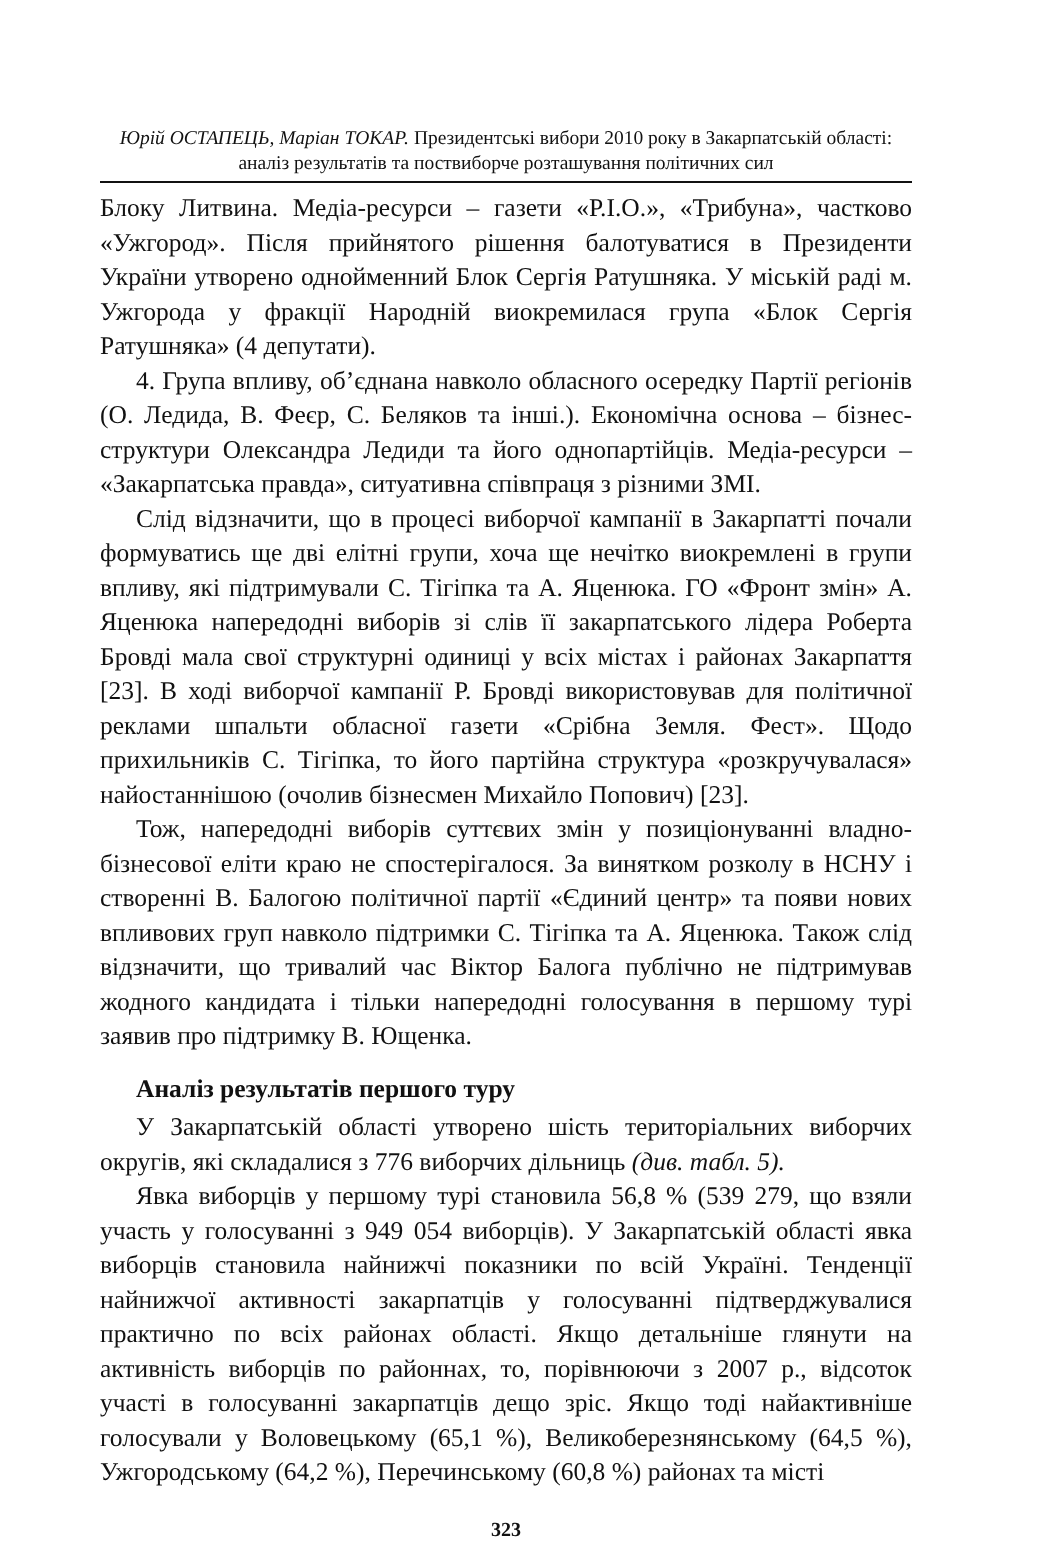Юрій ОСТАПЕЦЬ, Маріан ТОКАР. Президентські вибори 2010 року в Закарпатській області: аналіз результатів та поствиборче розташування політичних сил
Блоку Литвина. Медіа-ресурси – газети «Р.І.О.», «Трибуна», частково «Ужгород». Після прийнятого рішення балотуватися в Президенти України утворено однойменний Блок Сергія Ратушняка. У міській раді м. Ужгорода у фракції Народній виокремилася група «Блок Сергія Ратушняка» (4 депутати).
4. Група впливу, об’єднана навколо обласного осередку Партії регіонів (О. Ледида, В. Феєр, С. Беляков та інші.). Економічна основа – бізнес-структури Олександра Ледиди та його однопартійців. Медіа-ресурси – «Закарпатська правда», ситуативна співпраця з різними ЗМІ.
Слід відзначити, що в процесі виборчої кампанії в Закарпатті почали формуватись ще дві елітні групи, хоча ще нечітко виокремлені в групи впливу, які підтримували С. Тігіпка та А. Яценюка. ГО «Фронт змін» А. Яценюка напередодні виборів зі слів її закарпатського лідера Роберта Бровді мала свої структурні одиниці у всіх містах і районах Закарпаття [23]. В ході виборчої кампанії Р. Бровді використовував для політичної реклами шпальти обласної газети «Срібна Земля. Фест». Щодо прихильників С. Тігіпка, то його партійна структура «розкручувалася» найостаннішою (очолив бізнесмен Михайло Попович) [23].
Тож, напередодні виборів суттєвих змін у позиціонуванні владно-бізнесової еліти краю не спостерігалося. За винятком розколу в НСНУ і створенні В. Балогою політичної партії «Єдиний центр» та появи нових впливових груп навколо підтримки С. Тігіпка та А. Яценюка. Також слід відзначити, що тривалий час Віктор Балога публічно не підтримував жодного кандидата і тільки напередодні голосування в першому турі заявив про підтримку В. Ющенка.
Аналіз результатів першого туру
У Закарпатській області утворено шість територіальних виборчих округів, які складалися з 776 виборчих дільниць (див. табл. 5).
Явка виборців у першому турі становила 56,8 % (539 279, що взяли участь у голосуванні з 949 054 виборців). У Закарпатській області явка виборців становила найнижчі показники по всій Україні. Тенденції найнижчої активності закарпатців у голосуванні підтверджувалися практично по всіх районах області. Якщо детальніше глянути на активність виборців по районнах, то, порівнюючи з 2007 р., відсоток участі в голосуванні закарпатців дещо зріс. Якщо тоді найактивніше голосували у Воловецькому (65,1 %), Великоберезнянському (64,5 %), Ужгородському (64,2 %), Перечинському (60,8 %) районах та місті
323